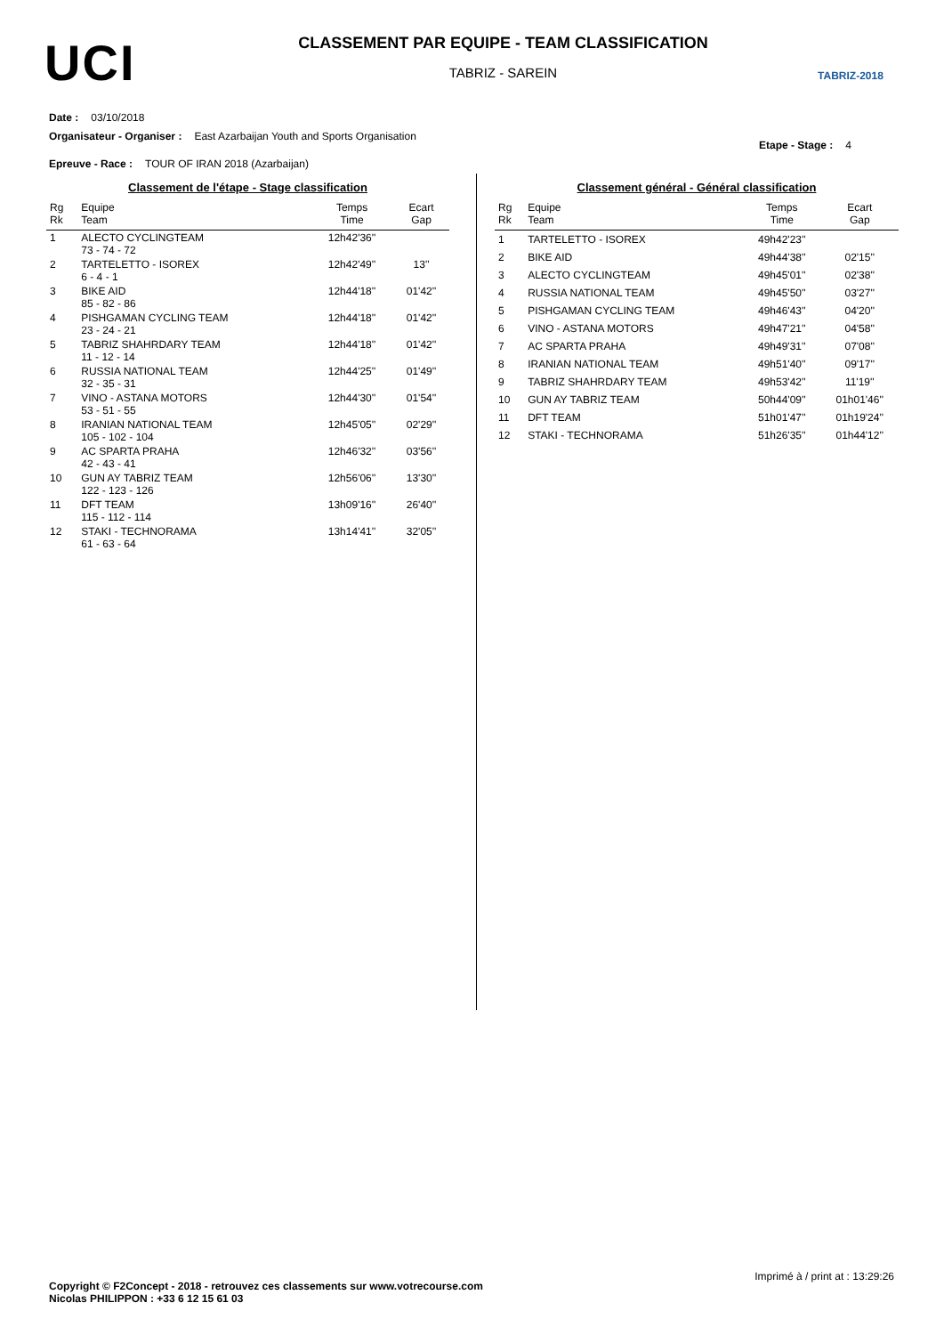UCI
CLASSEMENT PAR EQUIPE - TEAM CLASSIFICATION
TABRIZ - SAREIN
TABRIZ-2018
Date : 03/10/2018
Organisateur - Organiser : East Azarbaijan Youth and Sports Organisation Etape - Stage : 4
Epreuve - Race : TOUR OF IRAN 2018 (Azarbaijan)
Classement de l'étape - Stage classification
| Rg Rk | Equipe Team | Temps Time | Ecart Gap |
| --- | --- | --- | --- |
| 1 | ALECTO CYCLINGTEAM 73 - 74 - 72 | 12h42'36'' | |
| 2 | TARTELETTO - ISOREX 6 - 4 - 1 | 12h42'49'' | 13'' |
| 3 | BIKE AID 85 - 82 - 86 | 12h44'18'' | 01'42'' |
| 4 | PISHGAMAN CYCLING TEAM 23 - 24 - 21 | 12h44'18'' | 01'42'' |
| 5 | TABRIZ SHAHRDARY TEAM 11 - 12 - 14 | 12h44'18'' | 01'42'' |
| 6 | RUSSIA NATIONAL TEAM 32 - 35 - 31 | 12h44'25'' | 01'49'' |
| 7 | VINO - ASTANA MOTORS 53 - 51 - 55 | 12h44'30'' | 01'54'' |
| 8 | IRANIAN NATIONAL TEAM 105 - 102 - 104 | 12h45'05'' | 02'29'' |
| 9 | AC SPARTA PRAHA 42 - 43 - 41 | 12h46'32'' | 03'56'' |
| 10 | GUN AY TABRIZ TEAM 122 - 123 - 126 | 12h56'06'' | 13'30'' |
| 11 | DFT TEAM 115 - 112 - 114 | 13h09'16'' | 26'40'' |
| 12 | STAKI - TECHNORAMA 61 - 63 - 64 | 13h14'41'' | 32'05'' |
Classement général - Général classification
| Rg Rk | Equipe Team | Temps Time | Ecart Gap |
| --- | --- | --- | --- |
| 1 | TARTELETTO - ISOREX | 49h42'23'' | |
| 2 | BIKE AID | 49h44'38'' | 02'15'' |
| 3 | ALECTO CYCLINGTEAM | 49h45'01'' | 02'38'' |
| 4 | RUSSIA NATIONAL TEAM | 49h45'50'' | 03'27'' |
| 5 | PISHGAMAN CYCLING TEAM | 49h46'43'' | 04'20'' |
| 6 | VINO - ASTANA MOTORS | 49h47'21'' | 04'58'' |
| 7 | AC SPARTA PRAHA | 49h49'31'' | 07'08'' |
| 8 | IRANIAN NATIONAL TEAM | 49h51'40'' | 09'17'' |
| 9 | TABRIZ SHAHRDARY TEAM | 49h53'42'' | 11'19'' |
| 10 | GUN AY TABRIZ TEAM | 50h44'09'' | 01h01'46'' |
| 11 | DFT TEAM | 51h01'47'' | 01h19'24'' |
| 12 | STAKI - TECHNORAMA | 51h26'35'' | 01h44'12'' |
Imprimé à / print at : 13:29:26
Copyright © F2Concept - 2018 - retrouvez ces classements sur www.votrecourse.com
Nicolas PHILIPPON : +33 6 12 15 61 03